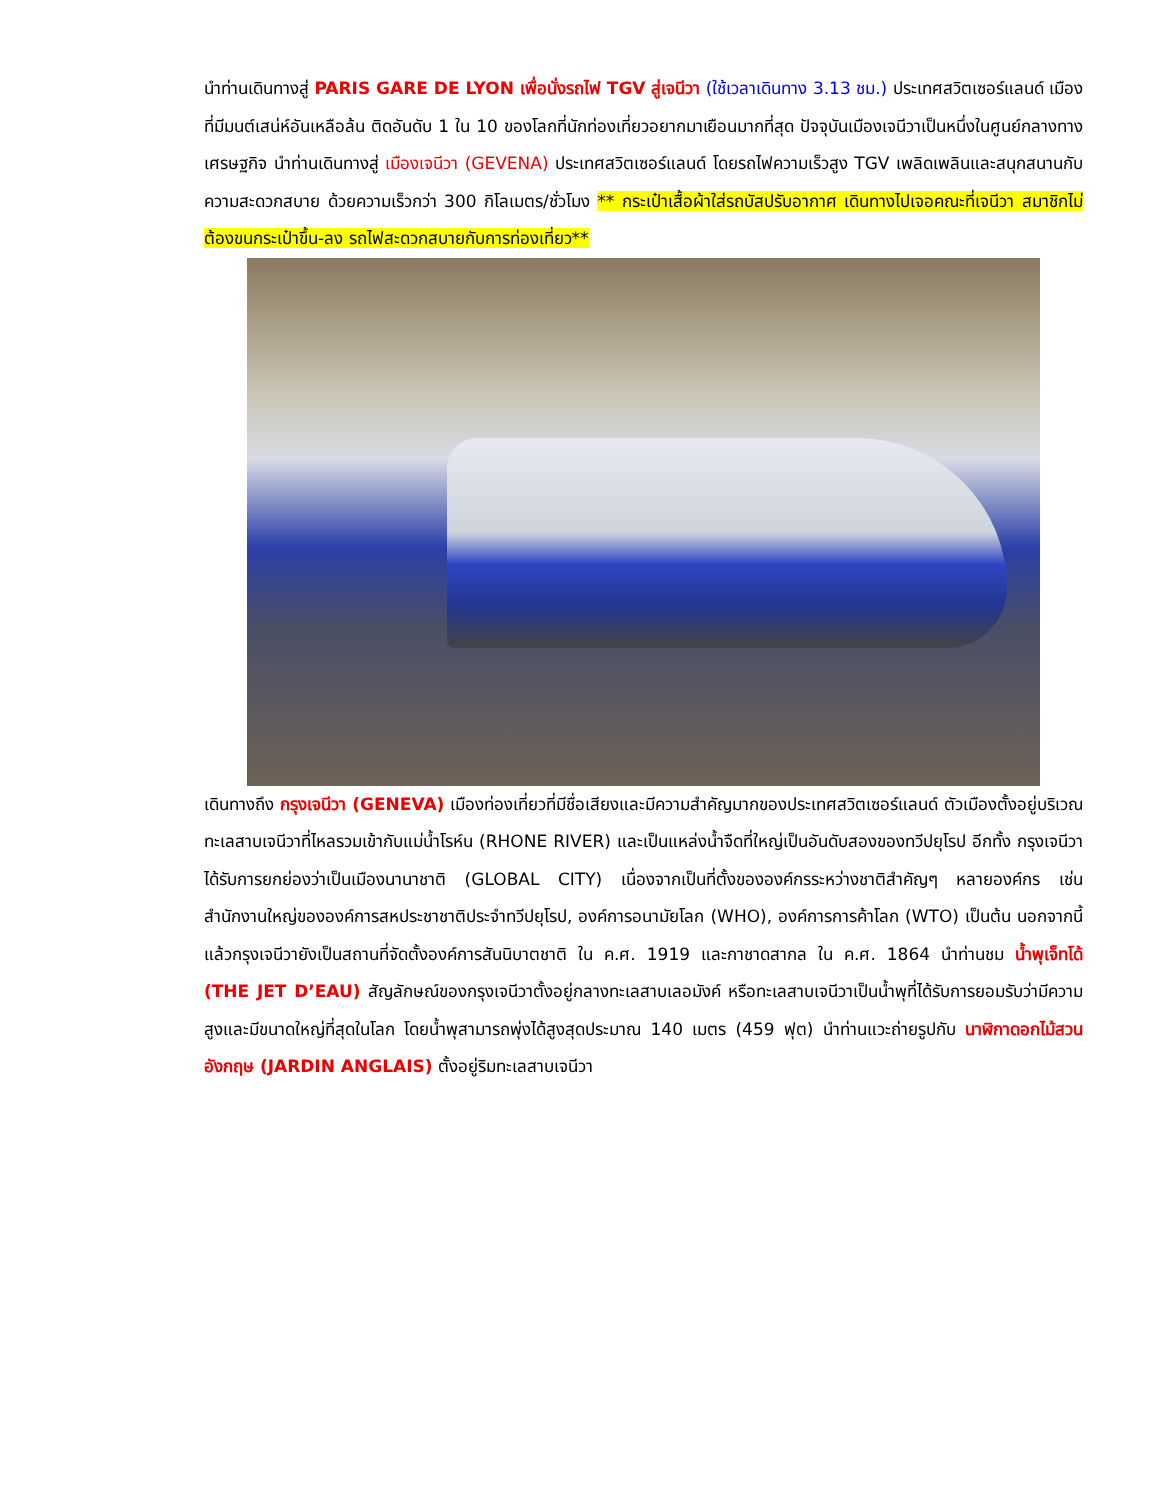นำท่านเดินทางสู่ PARIS GARE DE LYON เพื่อนั่งรถไฟ TGV สู่เจนีวา (ใช้เวลาเดินทาง 3.13 ชม.) ประเทศสวิตเซอร์แลนด์ เมืองที่มีมนต์เสน่ห์อันเหลือล้น ติดอันดับ 1 ใน 10 ของโลกที่นักท่องเที่ยวอยากมาเยือนมากที่สุด ปัจจุบันเมืองเจนีวาเป็นหนึ่งในศูนย์กลางทางเศรษฐกิจ นำท่านเดินทางสู่ เมืองเจนีวา (GEVENA) ประเทศสวิตเซอร์แลนด์ โดยรถไฟความเร็วสูง TGV เพลิดเพลินและสนุกสนานกับความสะดวกสบาย ด้วยความเร็วกว่า 300 กิโลเมตร/ชั่วโมง ** กระเป๋าเสื้อผ้าใส่รถบัสปรับอากาศ เดินทางไปเจอคณะที่เจนีวา สมาชิกไม่ต้องขนกระเป๋าขึ้น-ลง รถไฟสะดวกสบายกับการท่องเที่ยว**
เดินทางถึง กรุงเจนีวา (GENEVA) เมืองท่องเที่ยวที่มีชื่อเสียงและมีความสำคัญมากของประเทศสวิตเซอร์แลนด์ ตัวเมืองตั้งอยู่บริเวณทะเลสาบเจนีวาที่ไหลรวมเข้ากับแม่น้ำโรห์น (RHONE RIVER) และเป็นแหล่งน้ำจืดที่ใหญ่เป็นอันดับสองของทวีปยุโรป อีกทั้ง กรุงเจนีวา ได้รับการยกย่องว่าเป็นเมืองนานาชาติ (GLOBAL CITY) เนื่องจากเป็นที่ตั้งขององค์กรระหว่างชาติสำคัญๆ หลายองค์กร เช่น สำนักงานใหญ่ขององค์การสหประชาชาติประจำทวีปยุโรป, องค์การอนามัยโลก (WHO), องค์การการค้าโลก (WTO) เป็นต้น นอกจากนี้แล้วกรุงเจนีวายังเป็นสถานที่จัดตั้งองค์การสันนิบาตชาติ ใน ค.ศ. 1919 และกาชาดสากล ใน ค.ศ. 1864 นำท่านชม น้ำพุเจ็ทโด้ (THE JET D’EAU) สัญลักษณ์ของกรุงเจนีวาตั้งอยู่กลางทะเลสาบเลอมังค์ หรือทะเลสาบเจนีวาเป็นน้ำพุที่ได้รับการยอมรับว่ามีความสูงและมีขนาดใหญ่ที่สุดในโลก โดยน้ำพุสามารถพุ่งได้สูงสุดประมาณ 140 เมตร (459 ฟุต) นำท่านแวะถ่ายรูปกับ นาฬิกาดอกไม้สวนอังกฤษ (JARDIN ANGLAIS) ตั้งอยู่ริมทะเลสาบเจนีวา